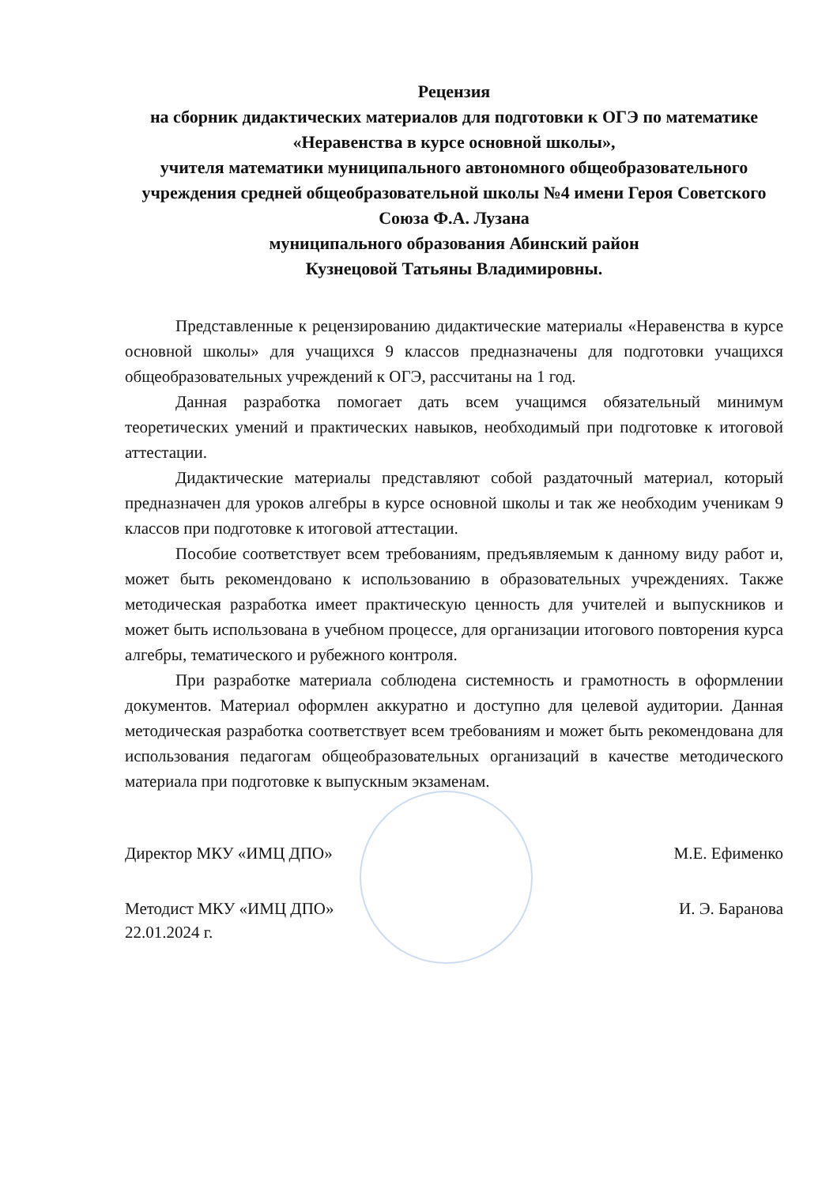Рецензия
на сборник дидактических материалов для подготовки к ОГЭ по математике «Неравенства в курсе основной школы»,
учителя математики муниципального автономного общеобразовательного учреждения средней общеобразовательной школы №4 имени Героя Советского Союза Ф.А. Лузана
муниципального образования Абинский район
Кузнецовой Татьяны Владимировны.
Представленные к рецензированию дидактические материалы «Неравенства в курсе основной школы» для учащихся 9 классов предназначены для подготовки учащихся общеобразовательных учреждений к ОГЭ, рассчитаны на 1 год.
Данная разработка помогает дать всем учащимся обязательный минимум теоретических умений и практических навыков, необходимый при подготовке к итоговой аттестации.
Дидактические материалы представляют собой раздаточный материал, который предназначен для уроков алгебры в курсе основной школы и так же необходим ученикам 9 классов при подготовке к итоговой аттестации.
Пособие соответствует всем требованиям, предъявляемым к данному виду работ и, может быть рекомендовано к использованию в образовательных учреждениях. Также методическая разработка имеет практическую ценность для учителей и выпускников и может быть использована в учебном процессе, для организации итогового повторения курса алгебры, тематического и рубежного контроля.
При разработке материала соблюдена системность и грамотность в оформлении документов. Материал оформлен аккуратно и доступно для целевой аудитории. Данная методическая разработка соответствует всем требованиям и может быть рекомендована для использования педагогам общеобразовательных организаций в качестве методического материала при подготовке к выпускным экзаменам.
Директор МКУ «ИМЦ ДПО» М.Е. Ефименко
Методист МКУ «ИМЦ ДПО»
22.01.2024 г. И. Э. Баранова